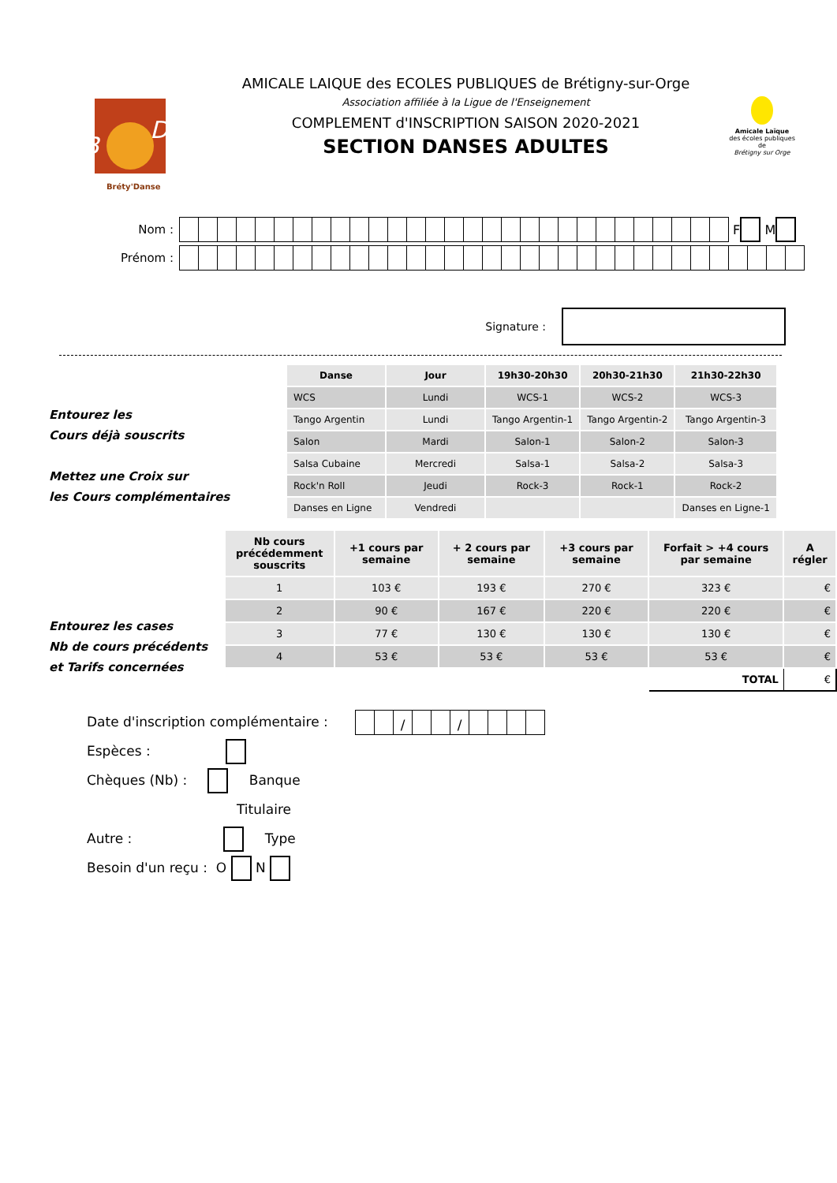B
D
Bréty'Danse
AMICALE LAIQUE des ECOLES PUBLIQUES de Brétigny-sur-Orge
Association affiliée à la Ligue de l'Enseignement
COMPLEMENT d'INSCRIPTION SAISON 2020-2021
SECTION DANSES ADULTES
Amicale Laïque
des écoles publiques de
Brétigny sur Orge
Nom :
F M
Prénom :
Signature :
Entourez les
Cours déjà souscrits
Mettez une Croix sur
les Cours complémentaires
| Danse | Jour | 19h30-20h30 | 20h30-21h30 | 21h30-22h30 |
| --- | --- | --- | --- | --- |
| WCS | Lundi | WCS-1 | WCS-2 | WCS-3 |
| Tango Argentin | Lundi | Tango Argentin-1 | Tango Argentin-2 | Tango Argentin-3 |
| Salon | Mardi | Salon-1 | Salon-2 | Salon-3 |
| Salsa Cubaine | Mercredi | Salsa-1 | Salsa-2 | Salsa-3 |
| Rock'n Roll | Jeudi | Rock-3 | Rock-1 | Rock-2 |
| Danses en Ligne | Vendredi | | | Danses en Ligne-1 |
Entourez les cases
Nb de cours précédents
et Tarifs concernées
| Nb cours précédemment souscrits | +1 cours par semaine | + 2 cours par semaine | +3 cours par semaine | Forfait > +4 cours par semaine | A régler |
| --- | --- | --- | --- | --- | --- |
| 1 | 103 € | 193 € | 270 € | 323 € | € |
| 2 | 90 € | 167 € | 220 € | 220 € | € |
| 3 | 77 € | 130 € | 130 € | 130 € | € |
| 4 | 53 € | 53 € | 53 € | 53 € | € |
| | | | | TOTAL | € |
Date d'inscription complémentaire : / /
Espèces :
Chèques (Nb) : Banque
Titulaire
Autre : Type
Besoin d'un reçu : O N